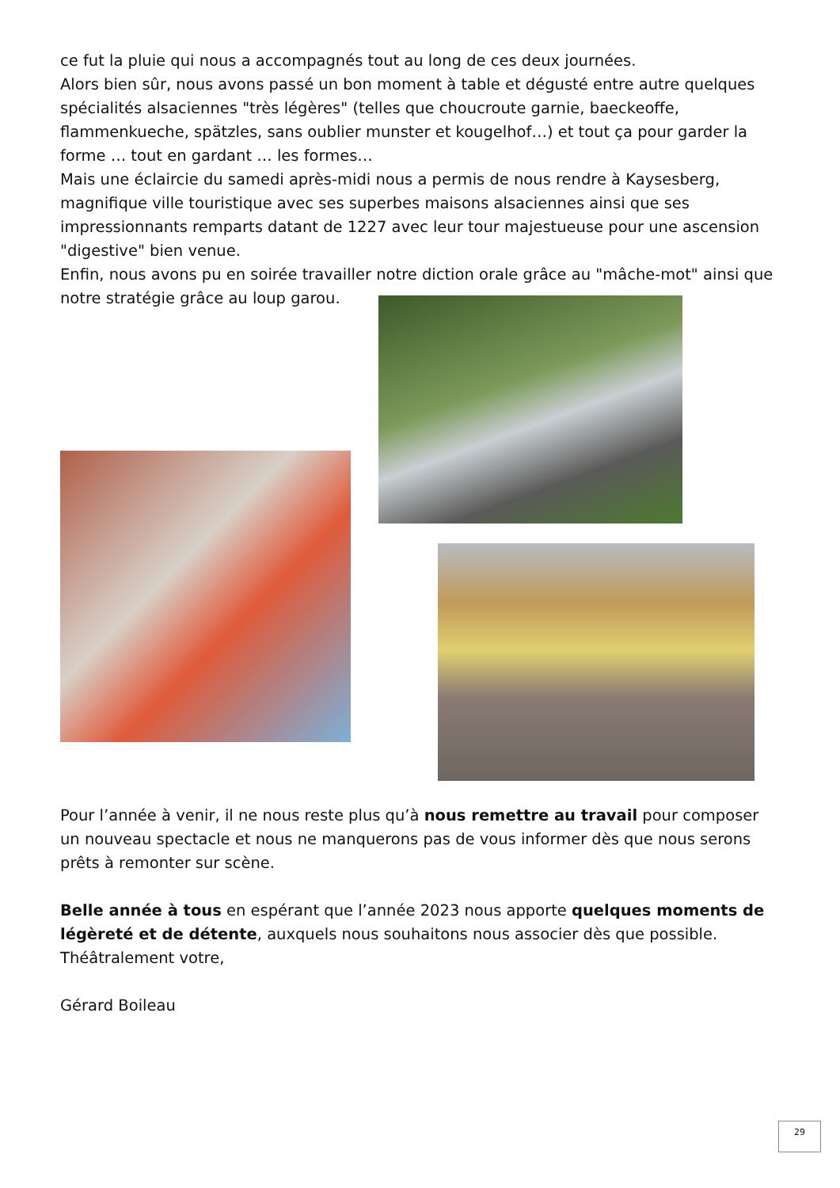ce fut la pluie qui nous a accompagnés tout au long de ces deux journées.
Alors bien sûr, nous avons passé un bon moment à table et dégusté entre autre quelques spécialités alsaciennes "très légères" (telles que choucroute garnie, baeckeoffe, flammenkueche, spätzles, sans oublier munster et kougelhof…) et tout ça pour garder la forme … tout en gardant … les formes…
Mais une éclaircie du samedi après-midi nous a permis de nous rendre à Kaysesberg, magnifique ville touristique avec ses superbes maisons alsaciennes ainsi que ses impressionnants remparts datant de 1227 avec leur tour majestueuse pour une ascension "digestive" bien venue.
Enfin, nous avons pu en soirée travailler notre diction orale grâce au "mâche-mot" ainsi que notre stratégie grâce au loup garou.
Pour l’année à venir, il ne nous reste plus qu’à nous remettre au travail pour composer un nouveau spectacle et nous ne manquerons pas de vous informer dès que nous serons prêts à remonter sur scène.
Belle année à tous en espérant que l’année 2023 nous apporte quelques moments de légèreté et de détente, auxquels nous souhaitons nous associer dès que possible.
Théâtralement votre,
Gérard Boileau
29